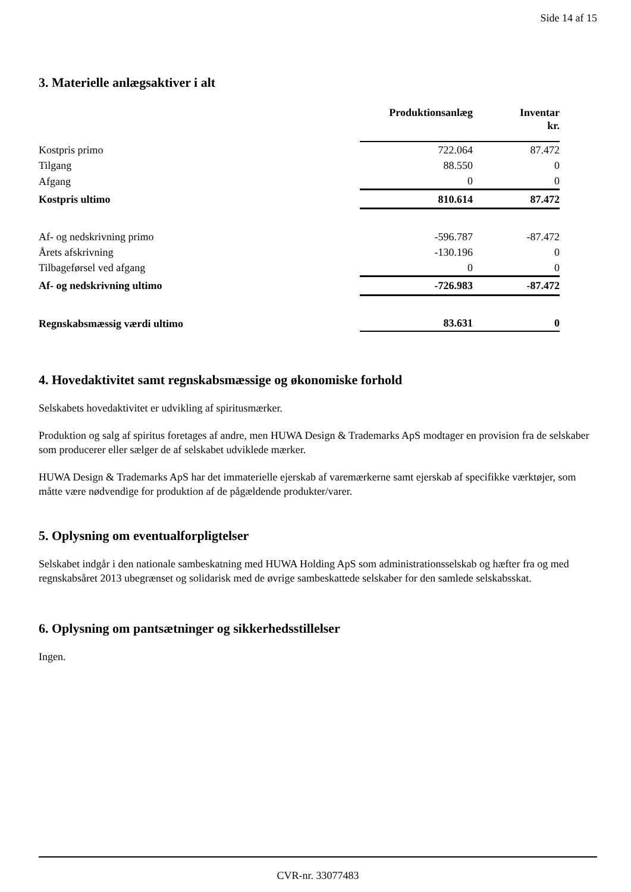Side 14 af 15
3. Materielle anlægsaktiver i alt
| | Produktionsanlæg | Inventar kr. |
| --- | --- | --- |
| Kostpris primo | 722.064 | 87.472 |
| Tilgang | 88.550 | 0 |
| Afgang | 0 | 0 |
| Kostpris ultimo | 810.614 | 87.472 |
| Af- og nedskrivning primo | -596.787 | -87.472 |
| Årets afskrivning | -130.196 | 0 |
| Tilbageførsel ved afgang | 0 | 0 |
| Af- og nedskrivning ultimo | -726.983 | -87.472 |
| Regnskabsmæssig værdi ultimo | 83.631 | 0 |
4. Hovedaktivitet samt regnskabsmæssige og økonomiske forhold
Selskabets hovedaktivitet er udvikling af spiritusmærker.
Produktion og salg af spiritus foretages af andre, men HUWA Design & Trademarks ApS modtager en provision fra de selskaber som producerer eller sælger de af selskabet udviklede mærker.
HUWA Design & Trademarks ApS har det immaterielle ejerskab af varemærkerne samt ejerskab af specifikke værktøjer, som måtte være nødvendige for produktion af de pågældende produkter/varer.
5. Oplysning om eventualforpligtelser
Selskabet indgår i den nationale sambeskatning med HUWA Holding ApS som administrationsselskab og hæfter fra og med regnskabsåret 2013 ubegrænset og solidarisk med de øvrige sambeskattede selskaber for den samlede selskabsskat.
6. Oplysning om pantsætninger og sikkerhedsstillelser
Ingen.
CVR-nr. 33077483